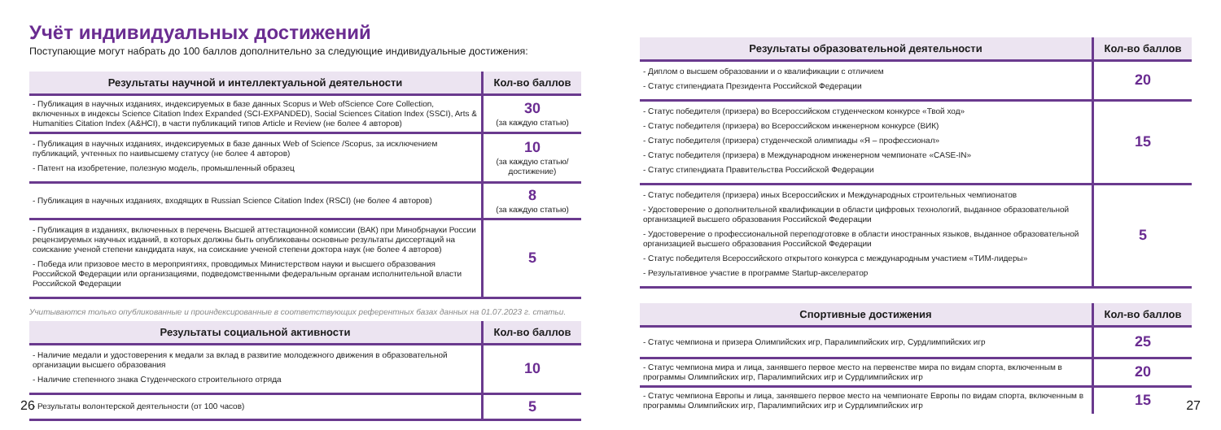Учёт индивидуальных достижений
Поступающие могут набрать до 100 баллов дополнительно за следующие индивидуальные достижения:
| Результаты научной и интеллектуальной деятельности | Кол-во баллов |
| --- | --- |
| - Публикация в научных изданиях, индексируемых в базе данных Scopus и Web ofScience Core Collection, включенных в индексы Science Citation Index Expanded (SCI-EXPANDED), Social Sciences Citation Index (SSCI), Arts & Humanities Citation Index (A&HCI), в части публикаций типов Article и Review (не более 4 авторов) | 30 (за каждую статью) |
| - Публикация в научных изданиях, индексируемых в базе данных Web of Science /Scopus, за исключением публикаций, учтенных по наивысшему статусу (не более 4 авторов) - Патент на изобретение, полезную модель, промышленный образец | 10 (за каждую статью/ достижение) |
| - Публикация в научных изданиях, входящих в Russian Science Citation Index (RSCI) (не более 4 авторов) | 8 (за каждую статью) |
| - Публикация в изданиях, включенных в перечень Высшей аттестационной комиссии (ВАК) при Минобрнауки России рецензируемых научных изданий, в которых должны быть опубликованы основные результаты диссертаций на соискание ученой степени кандидата наук, на соискание ученой степени доктора наук (не более 4 авторов) - Победа или призовое место в мероприятиях, проводимых Министерством науки и высшего образования Российской Федерации или организациями, подведомственными федеральным органам исполнительной власти Российской Федерации | 5 |
Учитываются только опубликованные и проиндексированные в соответствующих референтных базах данных на 01.07.2023 г. статьи.
| Результаты социальной активности | Кол-во баллов |
| --- | --- |
| - Наличие медали и удостоверения к медали за вклад в развитие молодежного движения в образовательной организации высшего образования - Наличие степенного знака Студенческого строительного отряда | 10 |
| - Результаты волонтерской деятельности (от 100 часов) | 5 |
| Результаты образовательной деятельности | Кол-во баллов |
| --- | --- |
| - Диплом о высшем образовании и о квалификации с отличием - Статус стипендиата Президента Российской Федерации | 20 |
| - Статус победителя (призера) во Всероссийском студенческом конкурсе «Твой ход» - Статус победителя (призера) во Всероссийском инженерном конкурсе (ВИК) - Статус победителя (призера) студенческой олимпиады «Я – профессионал» - Статус победителя (призера) в Международном инженерном чемпионате «CASE-IN» - Статус стипендиата Правительства Российской Федерации | 15 |
| - Статус победителя (призера) иных Всероссийских и Международных строительных чемпионатов - Удостоверение о дополнительной квалификации в области цифровых технологий, выданное образовательной организацией высшего образования Российской Федерации - Удостоверение о профессиональной переподготовке в области иностранных языков, выданное образовательной организацией высшего образования Российской Федерации - Статус победителя Всероссийского открытого конкурса с международным участием «ТИМ-лидеры» - Результативное участие в программе Startup-акселератор | 5 |
| Спортивные достижения | Кол-во баллов |
| --- | --- |
| - Статус чемпиона и призера Олимпийских игр, Паралимпийских игр, Сурдлимпийских игр | 25 |
| - Статус чемпиона мира и лица, занявшего первое место на первенстве мира по видам спорта, включенным в программы Олимпийских игр, Паралимпийских игр и Сурдлимпийских игр | 20 |
| - Статус чемпиона Европы и лица, занявшего первое место на чемпионате Европы по видам спорта, включенным в программы Олимпийских игр, Паралимпийских игр и Сурдлимпийских игр | 15 |
26 27